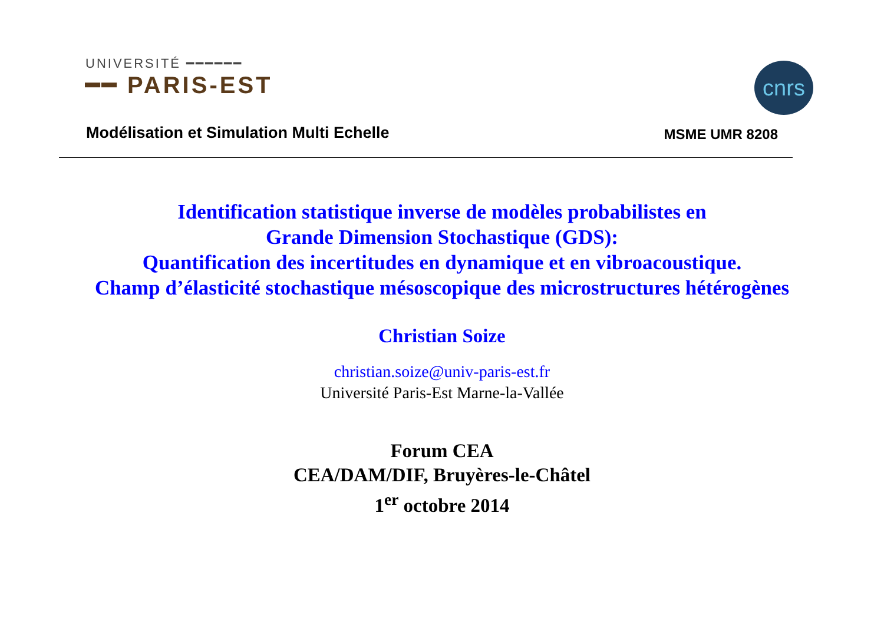UNIVERSITÉ ━━━━━━
━━ PARIS-EST
cnrs
Modélisation et Simulation Multi Echelle MSME UMR 8208
Identification statistique inverse de modèles probabilistes en
Grande Dimension Stochastique (GDS):
Quantification des incertitudes en dynamique et en vibroacoustique.
Champ d’élasticité stochastique mésoscopique des microstructures hétérogènes
Christian Soize
christian.soize@univ-paris-est.fr
Université Paris-Est Marne-la-Vallée
Forum CEA
CEA/DAM/DIF, Bruyères-le-Châtel
1<sup>er</sup> octobre 2014